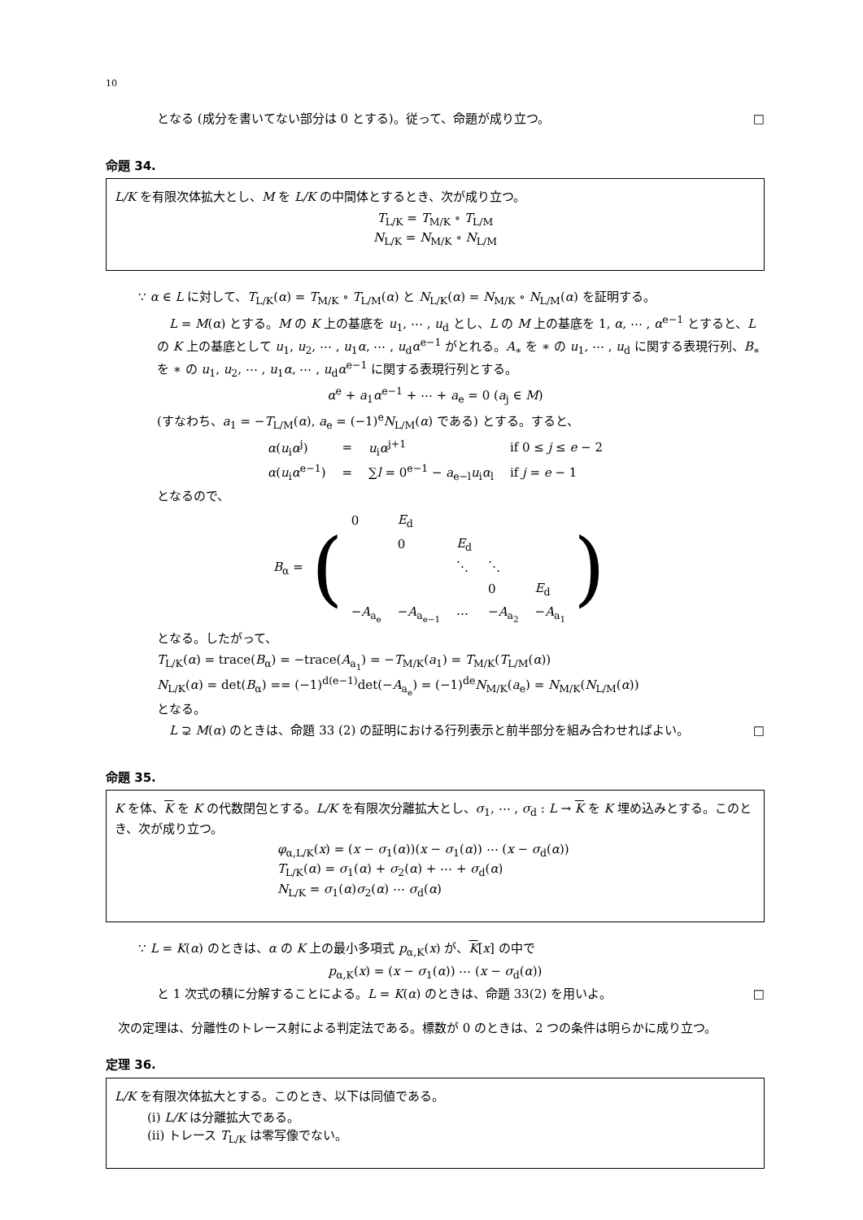10
となる (成分を書いてない部分は 0 とする)。従って、命題が成り立つ。 □
命題 34.
L/K を有限次体拡大とし、M を L/K の中間体とするとき、次が成り立つ。
T<sub>L/K</sub> = T<sub>M/K</sub> ∘ T<sub>L/M</sub>
N<sub>L/K</sub> = N<sub>M/K</sub> ∘ N<sub>L/M</sub>
∵ α ∈ L に対して、T<sub>L/K</sub>(α) = T<sub>M/K</sub> ∘ T<sub>L/M</sub>(α) と N<sub>L/K</sub>(α) = N<sub>M/K</sub> ∘ N<sub>L/M</sub>(α) を証明する。
　L = M(α) とする。M の K 上の基底を u<sub>1</sub>, ⋯ , u<sub>d</sub> とし、L の M 上の基底を 1, α, ⋯ , α<sup>e−1</sup> とすると、L の K 上の基底として u<sub>1</sub>, u<sub>2</sub>, ⋯ , u<sub>1</sub>α, ⋯ , u<sub>d</sub>α<sup>e−1</sup> がとれる。A<sub>∗</sub> を ∗ の u<sub>1</sub>, ⋯ , u<sub>d</sub> に関する表現行列、B<sub>∗</sub> を ∗ の u<sub>1</sub>, u<sub>2</sub>, ⋯ , u<sub>1</sub>α, ⋯ , u<sub>d</sub>α<sup>e−1</sup> に関する表現行列とする。
α<sup>e</sup> + a<sub>1</sub>α<sup>e−1</sup> + ⋯ + a<sub>e</sub> = 0 (a<sub>j</sub> ∈ M)
(すなわち、a<sub>1</sub> = −T<sub>L/M</sub>(α), a<sub>e</sub> = (−1)<sup>e</sup>N<sub>L/M</sub>(α) である) とする。すると、
| α ( u<sub>i</sub> α<sup>j</sup>) | = | u<sub>i</sub> α<sup>j+1</sup> | if 0 ≤ j ≤ e − 2 |
| α ( u<sub>i</sub> α<sup>e−1</sup>) | = | ∑ l = 0<sup>e−1</sup> − a<sub>e−l</sub> u<sub>i</sub> α<sub>l</sub> | if j = e − 1 |
となるので、
| B<sub>α</sub> = | ( | 0 | E<sub>d</sub> | | | | ) |
| | | | 0 | E<sub>d</sub> | | | |
| | | | | ⋱ | ⋱ | | |
| | | | | | 0 | E<sub>d</sub> | |
| | | − A<sub>a<sub>e</sub></sub> | − A<sub>a<sub>e−1</sub></sub> | ⋯ | − A<sub>a<sub>2</sub></sub> | − A<sub>a<sub>1</sub></sub> | |
となる。したがって、
T<sub>L/K</sub>(α) = trace(B<sub>α</sub>) = −trace(A<sub>a<sub>1</sub></sub>) = −T<sub>M/K</sub>(a<sub>1</sub>) = T<sub>M/K</sub>(T<sub>L/M</sub>(α))
N<sub>L/K</sub>(α) = det(B<sub>α</sub>) == (−1)<sup>d(e−1)</sup>det(−A<sub>a<sub>e</sub></sub>) = (−1)<sup>de</sup>N<sub>M/K</sub>(a<sub>e</sub>) = N<sub>M/K</sub>(N<sub>L/M</sub>(α))
となる。
　L ⊋ M(α) のときは、命題 33 (2) の証明における行列表示と前半部分を組み合わせればよい。 □
命題 35.
K を体、K を K の代数閉包とする。L/K を有限次分離拡大とし、σ<sub>1</sub>, ⋯ , σ<sub>d</sub> : L → K を K 埋め込みとする。このとき、次が成り立つ。
φ<sub>α,L/K</sub>(x) = (x − σ<sub>1</sub>(α))(x − σ<sub>1</sub>(α)) ⋯ (x − σ<sub>d</sub>(α))
T<sub>L/K</sub>(α) = σ<sub>1</sub>(α) + σ<sub>2</sub>(α) + ⋯ + σ<sub>d</sub>(α)
N<sub>L/K</sub> = σ<sub>1</sub>(α)σ<sub>2</sub>(α) ⋯ σ<sub>d</sub>(α)
∵ L = K(α) のときは、α の K 上の最小多項式 p<sub>α,K</sub>(x) が、K[x] の中で
p<sub>α,K</sub>(x) = (x − σ<sub>1</sub>(α)) ⋯ (x − σ<sub>d</sub>(α))
と 1 次式の積に分解することによる。L = K(α) のときは、命題 33(2) を用いよ。 □
　次の定理は、分離性のトレース射による判定法である。標数が 0 のときは、2 つの条件は明らかに成り立つ。
定理 36.
L/K を有限次体拡大とする。このとき、以下は同値である。
(i) L/K は分離拡大である。
(ii) トレース T<sub>L/K</sub> は零写像でない。